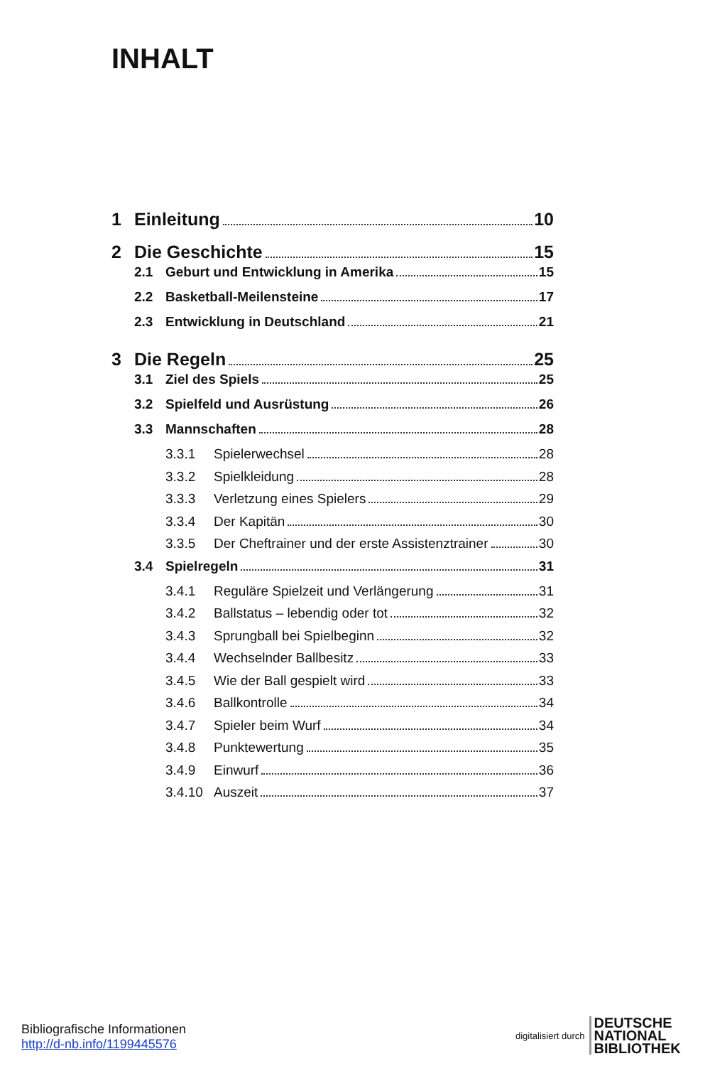INHALT
1 Einleitung 10
2 Die Geschichte 15
2.1 Geburt und Entwicklung in Amerika 15
2.2 Basketball-Meilensteine 17
2.3 Entwicklung in Deutschland 21
3 Die Regeln 25
3.1 Ziel des Spiels 25
3.2 Spielfeld und Ausrüstung 26
3.3 Mannschaften 28
3.3.1 Spielerwechsel 28
3.3.2 Spielkleidung 28
3.3.3 Verletzung eines Spielers 29
3.3.4 Der Kapitän 30
3.3.5 Der Cheftrainer und der erste Assistenztrainer 30
3.4 Spielregeln 31
3.4.1 Reguläre Spielzeit und Verlängerung 31
3.4.2 Ballstatus – lebendig oder tot 32
3.4.3 Sprungball bei Spielbeginn 32
3.4.4 Wechselnder Ballbesitz 33
3.4.5 Wie der Ball gespielt wird 33
3.4.6 Ballkontrolle 34
3.4.7 Spieler beim Wurf 34
3.4.8 Punktewertung 35
3.4.9 Einwurf 36
3.4.10 Auszeit 37
Bibliografische Informationen
http://d-nb.info/1199445576
digitalisiert durch DEUTSCHE
NATIONAL
BIBLIOTHEK